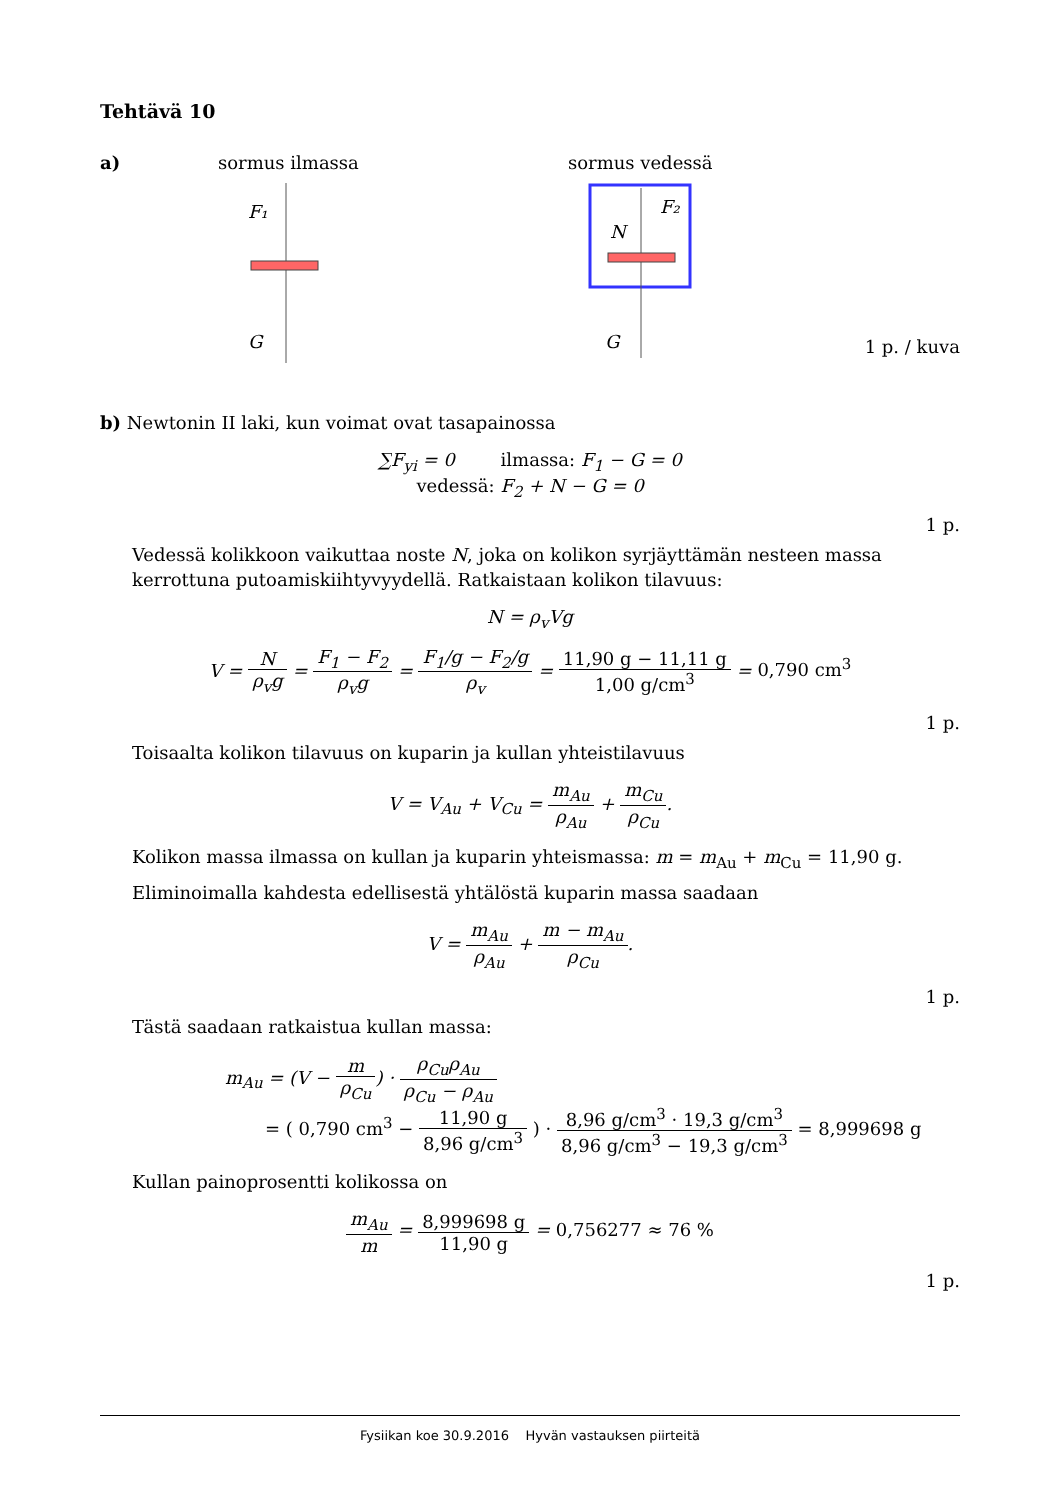Tehtävä 10
a) sormus ilmassa sormus vedessä
F₁
G
F₂
N
G
1 p. / kuva
b) Newtonin II laki, kun voimat ovat tasapainossa
∑F<sub>yi</sub> = 0 ilmassa: F<sub>1</sub> − G = 0
vedessä: F<sub>2</sub> + N − G = 0
1 p.
Vedessä kolikkoon vaikuttaa noste N, joka on kolikon syrjäyttämän nesteen massa kerrottuna putoamiskiihtyvyydellä. Ratkaistaan kolikon tilavuus:
N = ρ<sub>v</sub>Vg
V = N ρ<sub>v</sub>g = F<sub>1</sub> − F<sub>2</sub> ρ<sub>v</sub>g = F<sub>1</sub>/g − F<sub>2</sub>/g ρ<sub>v</sub> = 11,90 g − 11,11 g 1,00 g/cm<sup>3</sup> = 0,790 cm<sup>3</sup>
1 p.
Toisaalta kolikon tilavuus on kuparin ja kullan yhteistilavuus
V = V<sub>Au</sub> + V<sub>Cu</sub> = m<sub>Au</sub> ρ<sub>Au</sub> + m<sub>Cu</sub> ρ<sub>Cu</sub>.
Kolikon massa ilmassa on kullan ja kuparin yhteismassa: m = m<sub>Au</sub> + m<sub>Cu</sub> = 11,90 g.
Eliminoimalla kahdesta edellisestä yhtälöstä kuparin massa saadaan
V = m<sub>Au</sub> ρ<sub>Au</sub> + m − m<sub>Au</sub> ρ<sub>Cu</sub>.
1 p.
Tästä saadaan ratkaistua kullan massa:
m<sub>Au</sub> = (V − m ρ<sub>Cu</sub>) · ρ<sub>Cu</sub>ρ<sub>Au</sub> ρ<sub>Cu</sub> − ρ<sub>Au</sub>
= ( 0,790 cm<sup>3</sup> − 11,90 g 8,96 g/cm<sup>3</sup> ) · 8,96 g/cm<sup>3</sup> · 19,3 g/cm<sup>3</sup> 8,96 g/cm<sup>3</sup> − 19,3 g/cm<sup>3</sup> = 8,999698 g
Kullan painoprosentti kolikossa on
m<sub>Au</sub> m = 8,999698 g 11,90 g = 0,756277 ≈ 76 %
1 p.
Fysiikan koe 30.9.2016 Hyvän vastauksen piirteitä